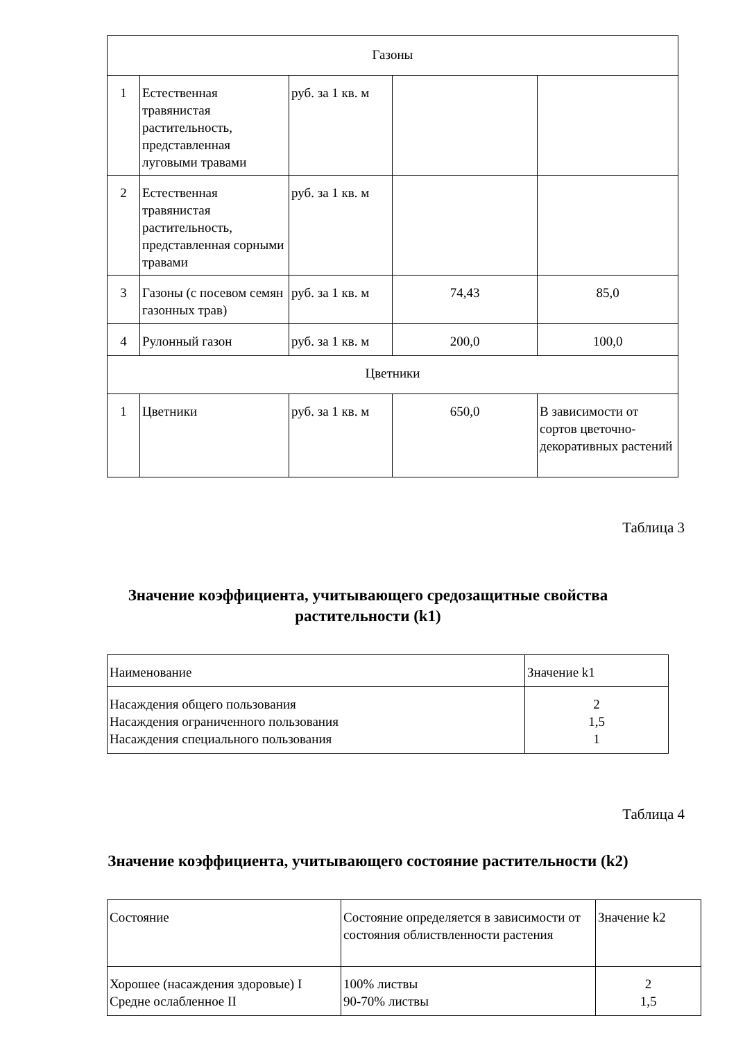| Газоны | | | | |
| 1 | Естественная травянистая растительность, представленная луговыми травами | руб. за 1 кв. м | | |
| 2 | Естественная травянистая растительность, представленная сорными травами | руб. за 1 кв. м | | |
| 3 | Газоны (с посевом семян газонных трав) | руб. за 1 кв. м | 74,43 | 85,0 |
| 4 | Рулонный газон | руб. за 1 кв. м | 200,0 | 100,0 |
| Цветники | | | | |
| 1 | Цветники | руб. за 1 кв. м | 650,0 | В зависимости от сортов цветочно-декоративных растений |
Таблица 3
Значение коэффициента, учитывающего средозащитные свойства
растительности (k1)
| Наименование | Значение k1 |
| Насаждения общего пользования Насаждения ограниченного пользования Насаждения специального пользования | 2 1,5 1 |
Таблица 4
Значение коэффициента, учитывающего состояние растительности (k2)
| Состояние | Состояние определяется в зависимости от состояния облиствленности растения | Значение k2 |
| Хорошее (насаждения здоровые) I Средне ослабленное II | 100% листвы 90-70% листвы | 2 1,5 |